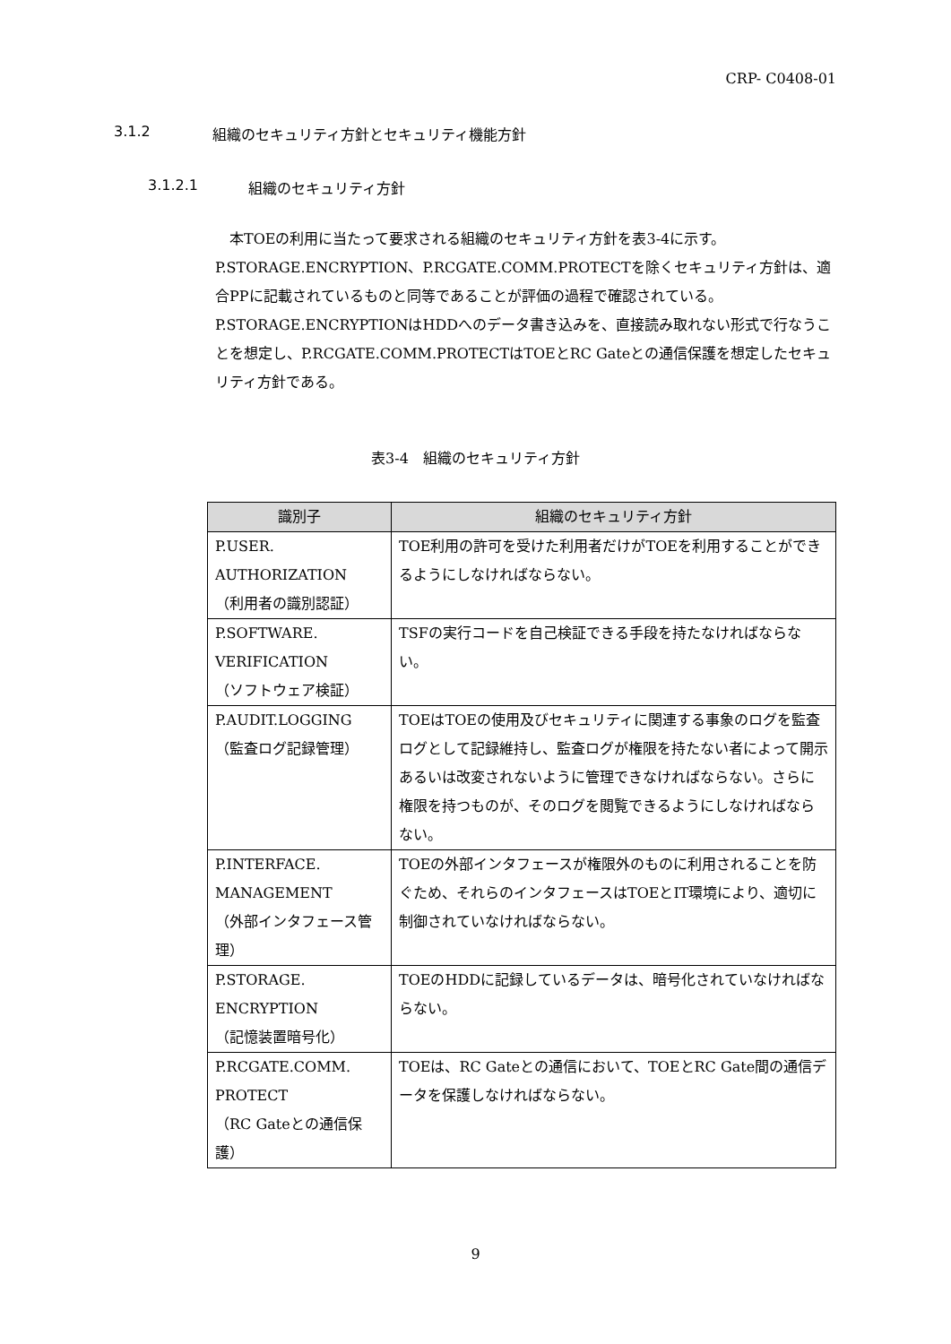CRP- C0408-01
3.1.2 組織のセキュリティ方針とセキュリティ機能方針
3.1.2.1 組織のセキュリティ方針
　本TOEの利用に当たって要求される組織のセキュリティ方針を表3-4に示す。
P.STORAGE.ENCRYPTION、P.RCGATE.COMM.PROTECTを除くセキュリティ方針は、適合PPに記載されているものと同等であることが評価の過程で確認されている。
P.STORAGE.ENCRYPTIONはHDDへのデータ書き込みを、直接読み取れない形式で行なうことを想定し、P.RCGATE.COMM.PROTECTはTOEとRC Gateとの通信保護を想定したセキュリティ方針である。
表3-4　組織のセキュリティ方針
| 識別子 | 組織のセキュリティ方針 |
| --- | --- |
| P.USER. AUTHORIZATION （利用者の識別認証） | TOE利用の許可を受けた利用者だけがTOEを利用することができるようにしなければならない。 |
| P.SOFTWARE. VERIFICATION （ソフトウェア検証） | TSFの実行コードを自己検証できる手段を持たなければならない。 |
| P.AUDIT.LOGGING （監査ログ記録管理） | TOEはTOEの使用及びセキュリティに関連する事象のログを監査ログとして記録維持し、監査ログが権限を持たない者によって開示あるいは改変されないように管理できなければならない。さらに権限を持つものが、そのログを閲覧できるようにしなければならない。 |
| P.INTERFACE. MANAGEMENT （外部インタフェース管理） | TOEの外部インタフェースが権限外のものに利用されることを防ぐため、それらのインタフェースはTOEとIT環境により、適切に制御されていなければならない。 |
| P.STORAGE. ENCRYPTION （記憶装置暗号化） | TOEのHDDに記録しているデータは、暗号化されていなければならない。 |
| P.RCGATE.COMM. PROTECT （RC Gateとの通信保護） | TOEは、RC Gateとの通信において、TOEとRC Gate間の通信データを保護しなければならない。 |
9